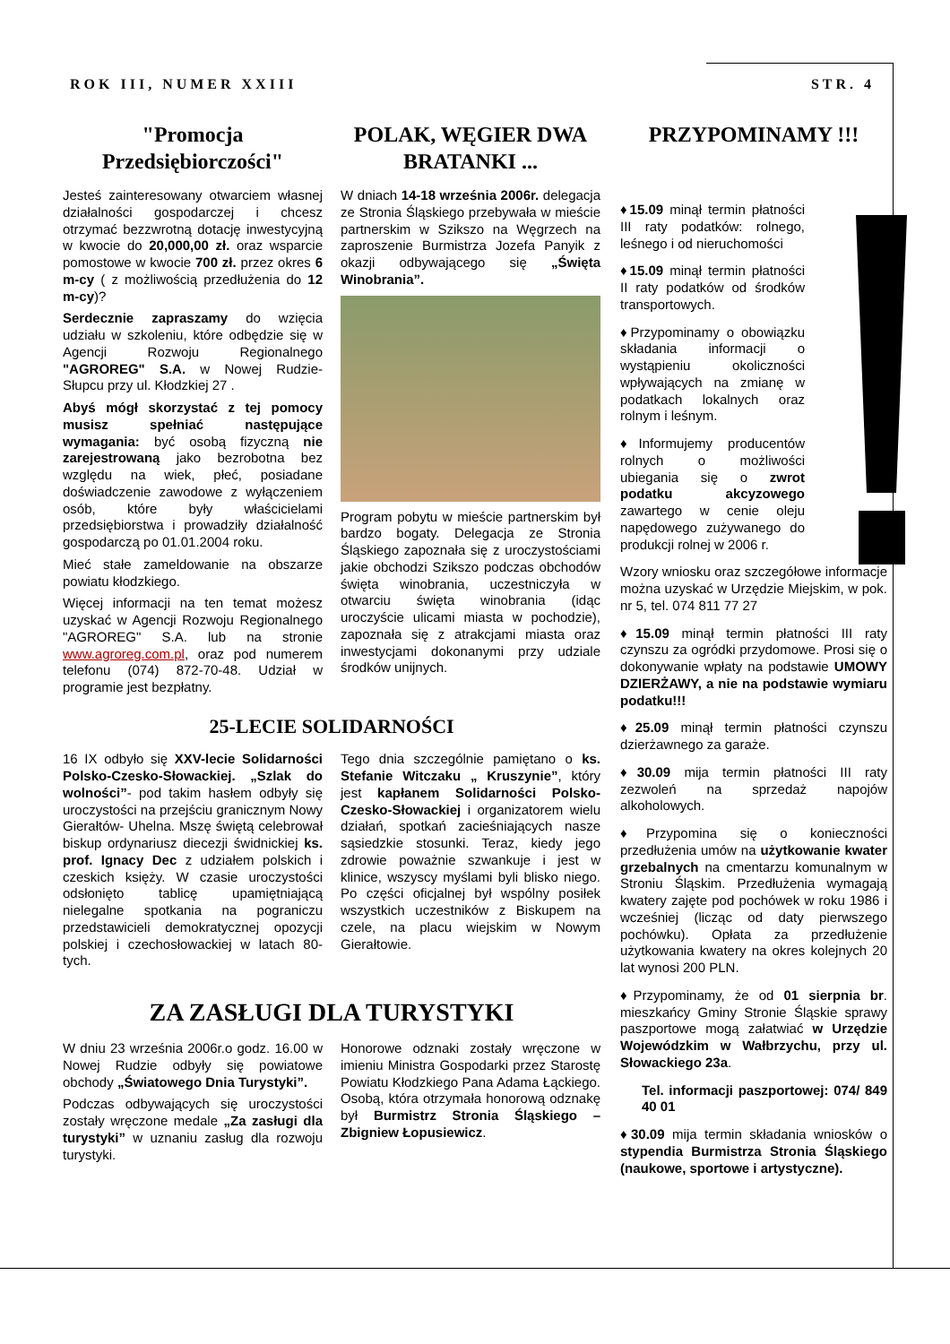ROK III, NUMER XXIII STR. 4
"Promocja Przedsiębiorczości"
Jesteś zainteresowany otwarciem własnej działalności gospodarczej i chcesz otrzymać bezzwrotną dotację inwestycyjną w kwocie do 20,000,00 zł. oraz wsparcie pomostowe w kwocie 700 zł. przez okres 6 m-cy ( z możliwością przedłużenia do 12 m-cy)?
Serdecznie zapraszamy do wzięcia udziału w szkoleniu, które odbędzie się w Agencji Rozwoju Regionalnego "AGROREG" S.A. w Nowej Rudzie- Słupcu przy ul. Kłodzkiej 27 .
Abyś mógł skorzystać z tej pomocy musisz spełniać następujące wymagania: być osobą fizyczną nie zarejestrowaną jako bezrobotna bez względu na wiek, płeć, posiadane doświadczenie zawodowe z wyłączeniem osób, które były właścicielami przedsiębiorstwa i prowadziły działalność gospodarczą po 01.01.2004 roku.
Mieć stałe zameldowanie na obszarze powiatu kłodzkiego.
Więcej informacji na ten temat możesz uzyskać w Agencji Rozwoju Regionalnego "AGROREG" S.A. lub na stronie www.agroreg.com.pl, oraz pod numerem telefonu (074) 872-70-48. Udział w programie jest bezpłatny.
POLAK, WĘGIER DWA BRATANKI ...
W dniach 14-18 września 2006r. delegacja ze Stronia Śląskiego przebywała w mieście partnerskim w Szikszo na Węgrzech na zaproszenie Burmistrza Jozefa Panyik z okazji odbywającego się „Święta Winobrania”.
Program pobytu w mieście partnerskim był bardzo bogaty. Delegacja ze Stronia Śląskiego zapoznała się z uroczystościami jakie obchodzi Szikszo podczas obchodów święta winobrania, uczestniczyła w otwarciu święta winobrania (idąc uroczyście ulicami miasta w pochodzie), zapoznała się z atrakcjami miasta oraz inwestycjami dokonanymi przy udziale środków unijnych.
25-LECIE SOLIDARNOŚCI
16 IX odbyło się XXV-lecie Solidarności Polsko-Czesko-Słowackiej. „Szlak do wolności”- pod takim hasłem odbyły się uroczystości na przejściu granicznym Nowy Gierałtów- Uhelna. Mszę świętą celebrował biskup ordynariusz diecezji świdnickiej ks. prof. Ignacy Dec z udziałem polskich i czeskich księży. W czasie uroczystości odsłonięto tablicę upamiętniającą nielegalne spotkania na pograniczu przedstawicieli demokratycznej opozycji polskiej i czechosłowackiej w latach 80-tych.
Tego dnia szczególnie pamiętano o ks. Stefanie Witczaku „ Kruszynie”, który jest kapłanem Solidarności Polsko-Czesko-Słowackiej i organizatorem wielu działań, spotkań zacieśniających nasze sąsiedzkie stosunki. Teraz, kiedy jego zdrowie poważnie szwankuje i jest w klinice, wszyscy myślami byli blisko niego. Po części oficjalnej był wspólny posiłek wszystkich uczestników z Biskupem na czele, na placu wiejskim w Nowym Gierałtowie.
ZA ZASŁUGI DLA TURYSTYKI
W dniu 23 września 2006r.o godz. 16.00 w Nowej Rudzie odbyły się powiatowe obchody „Światowego Dnia Turystyki”.
Podczas odbywających się uroczystości zostały wręczone medale „Za zasługi dla turystyki” w uznaniu zasług dla rozwoju turystyki.
Honorowe odznaki zostały wręczone w imieniu Ministra Gospodarki przez Starostę Powiatu Kłodzkiego Pana Adama Łąckiego. Osobą, która otrzymała honorową odznakę był Burmistrz Stronia Śląskiego – Zbigniew Łopusiewicz.
PRZYPOMINAMY !!!
♦15.09 minął termin płatności III raty podatków: rolnego, leśnego i od nieruchomości
♦15.09 minął termin płatności II raty podatków od środków transportowych.
♦Przypominamy o obowiązku składania informacji o wystąpieniu okoliczności wpływających na zmianę w podatkach lokalnych oraz rolnym i leśnym.
♦Informujemy producentów rolnych o możliwości ubiegania się o zwrot podatku akcyzowego zawartego w cenie oleju napędowego zużywanego do produkcji rolnej w 2006 r.
Wzory wniosku oraz szczegółowe informacje można uzyskać w Urzędzie Miejskim, w pok. nr 5, tel. 074 811 77 27
♦15.09 minął termin płatności III raty czynszu za ogródki przydomowe. Prosi się o dokonywanie wpłaty na podstawie UMOWY DZIERŻAWY, a nie na podstawie wymiaru podatku!!!
♦25.09 minął termin płatności czynszu dzierżawnego za garaże.
♦30.09 mija termin płatności III raty zezwoleń na sprzedaż napojów alkoholowych.
♦Przypomina się o konieczności przedłużenia umów na użytkowanie kwater grzebalnych na cmentarzu komunalnym w Stroniu Śląskim. Przedłużenia wymagają kwatery zajęte pod pochówek w roku 1986 i wcześniej (licząc od daty pierwszego pochówku). Opłata za przedłużenie użytkowania kwatery na okres kolejnych 20 lat wynosi 200 PLN.
♦Przypominamy, że od 01 sierpnia br. mieszkańcy Gminy Stronie Śląskie sprawy paszportowe mogą załatwiać w Urzędzie Wojewódzkim w Wałbrzychu, przy ul. Słowackiego 23a.
Tel. informacji paszportowej: 074/ 849 40 01
♦30.09 mija termin składania wniosków o stypendia Burmistrza Stronia Śląskiego (naukowe, sportowe i artystyczne).